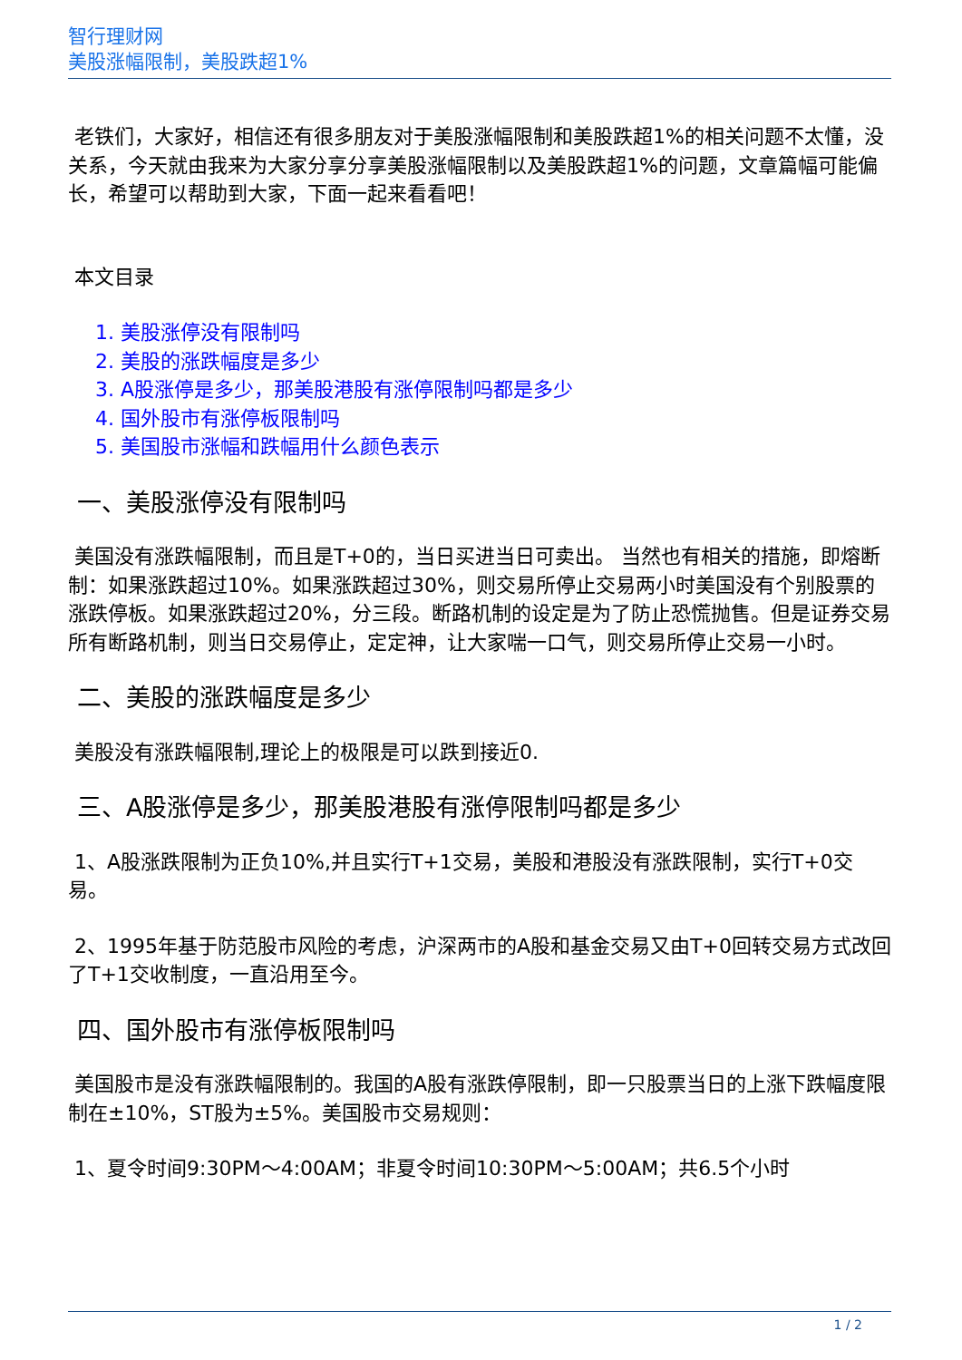智行理财网
美股涨幅限制，美股跌超1%
老铁们，大家好，相信还有很多朋友对于美股涨幅限制和美股跌超1%的相关问题不太懂，没关系，今天就由我来为大家分享分享美股涨幅限制以及美股跌超1%的问题，文章篇幅可能偏长，希望可以帮助到大家，下面一起来看看吧！
本文目录
1. 美股涨停没有限制吗
2. 美股的涨跌幅度是多少
3. A股涨停是多少，那美股港股有涨停限制吗都是多少
4. 国外股市有涨停板限制吗
5. 美国股市涨幅和跌幅用什么颜色表示
一、美股涨停没有限制吗
美国没有涨跌幅限制，而且是T+0的，当日买进当日可卖出。 当然也有相关的措施，即熔断制：如果涨跌超过10%。如果涨跌超过30%，则交易所停止交易两小时美国没有个别股票的涨跌停板。如果涨跌超过20%，分三段。断路机制的设定是为了防止恐慌抛售。但是证券交易所有断路机制，则当日交易停止，定定神，让大家喘一口气，则交易所停止交易一小时。
二、美股的涨跌幅度是多少
美股没有涨跌幅限制,理论上的极限是可以跌到接近0.
三、A股涨停是多少，那美股港股有涨停限制吗都是多少
1、A股涨跌限制为正负10%,并且实行T+1交易，美股和港股没有涨跌限制，实行T+0交易。
2、1995年基于防范股市风险的考虑，沪深两市的A股和基金交易又由T+0回转交易方式改回了T+1交收制度，一直沿用至今。
四、国外股市有涨停板限制吗
美国股市是没有涨跌幅限制的。我国的A股有涨跌停限制，即一只股票当日的上涨下跌幅度限制在±10%，ST股为±5%。美国股市交易规则：
1、夏令时间9:30PM～4:00AM；非夏令时间10:30PM～5:00AM；共6.5个小时
1 / 2